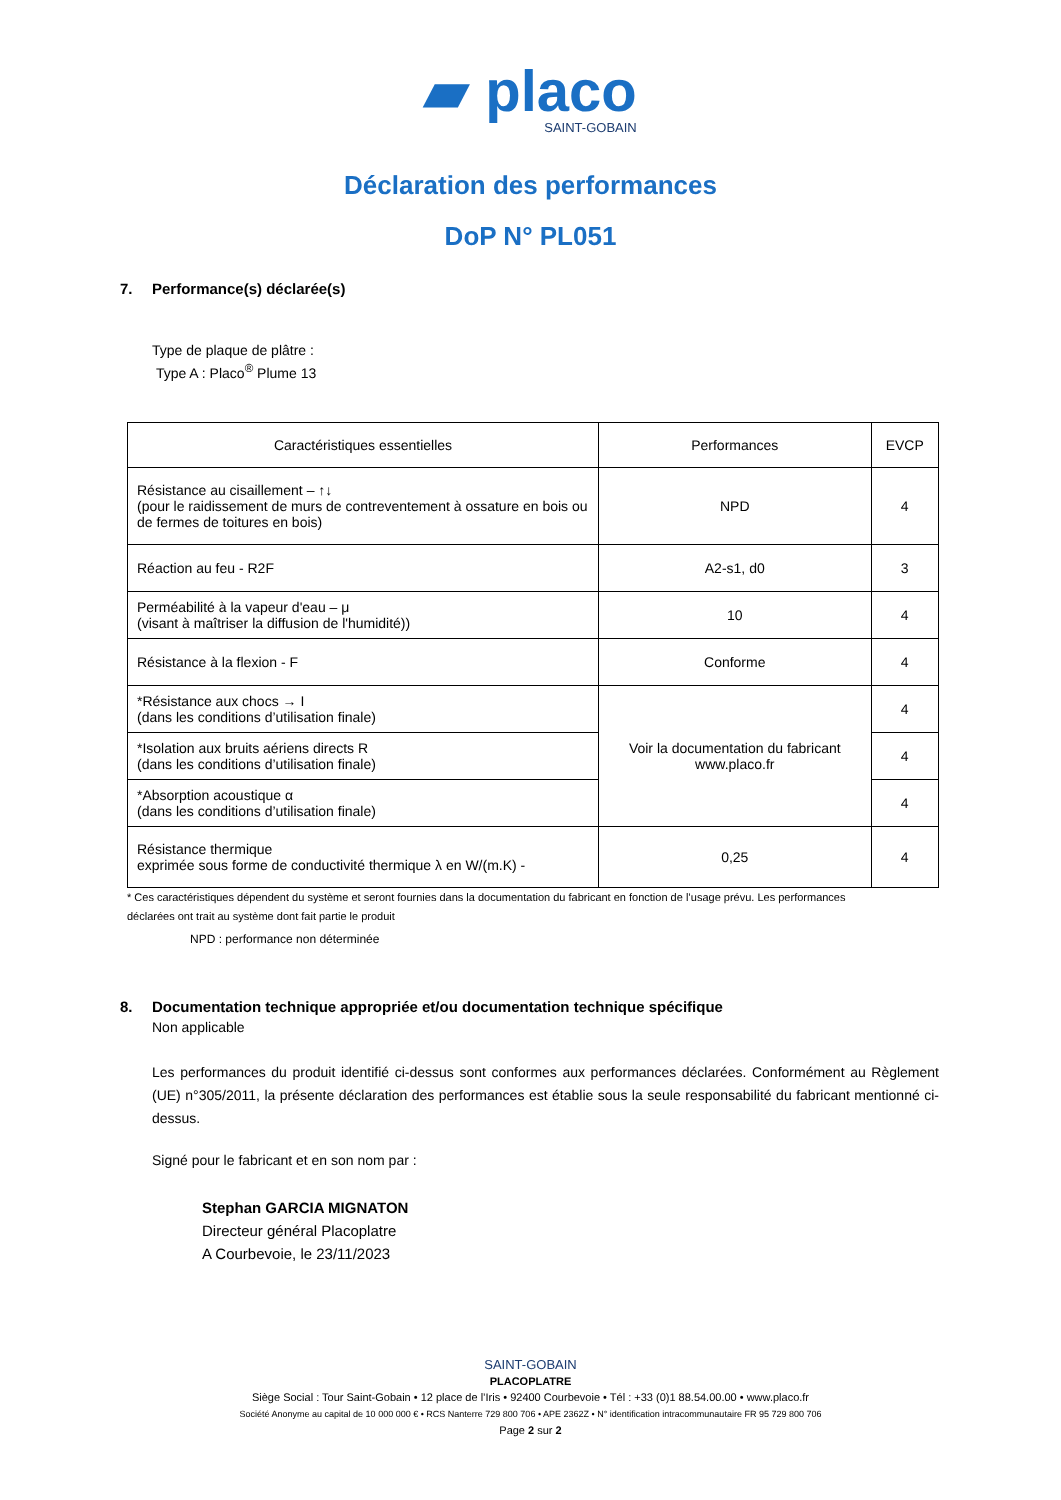▰ placo
SAINT-GOBAIN
Déclaration des performances
DoP N° PL051
7. Performance(s) déclarée(s)
Type de plaque de plâtre :
Type A : Placo<sup>®</sup> Plume 13
| Caractéristiques essentielles | Performances | EVCP |
| --- | --- | --- |
| Résistance au cisaillement – ↑↓ (pour le raidissement de murs de contreventement à ossature en bois ou de fermes de toitures en bois) | NPD | 4 |
| Réaction au feu - R2F | A2-s1, d0 | 3 |
| Perméabilité à la vapeur d'eau – μ (visant à maîtriser la diffusion de l'humidité)) | 10 | 4 |
| Résistance à la flexion - F | Conforme | 4 |
| *Résistance aux chocs → I (dans les conditions d’utilisation finale) | Voir la documentation du fabricant www.placo.fr | 4 |
| *Isolation aux bruits aériens directs R (dans les conditions d’utilisation finale) | | 4 |
| *Absorption acoustique α (dans les conditions d’utilisation finale) | | 4 |
| Résistance thermique exprimée sous forme de conductivité thermique λ en W/(m.K) - | 0,25 | 4 |
* Ces caractéristiques dépendent du système et seront fournies dans la documentation du fabricant en fonction de l’usage prévu. Les performances déclarées ont trait au système dont fait partie le produit
NPD : performance non déterminée
8. Documentation technique appropriée et/ou documentation technique spécifique
Non applicable
Les performances du produit identifié ci-dessus sont conformes aux performances déclarées. Conformément au Règlement (UE) n°305/2011, la présente déclaration des performances est établie sous la seule responsabilité du fabricant mentionné ci-dessus.
Signé pour le fabricant et en son nom par :
Stephan GARCIA MIGNATON
Directeur général Placoplatre
A Courbevoie, le 23/11/2023
SAINT-GOBAIN
PLACOPLATRE
Siège Social : Tour Saint-Gobain • 12 place de l’Iris • 92400 Courbevoie • Tél : +33 (0)1 88.54.00.00 • www.placo.fr
Société Anonyme au capital de 10 000 000 € • RCS Nanterre 729 800 706 • APE 2362Z • N° identification intracommunautaire FR 95 729 800 706
Page 2 sur 2